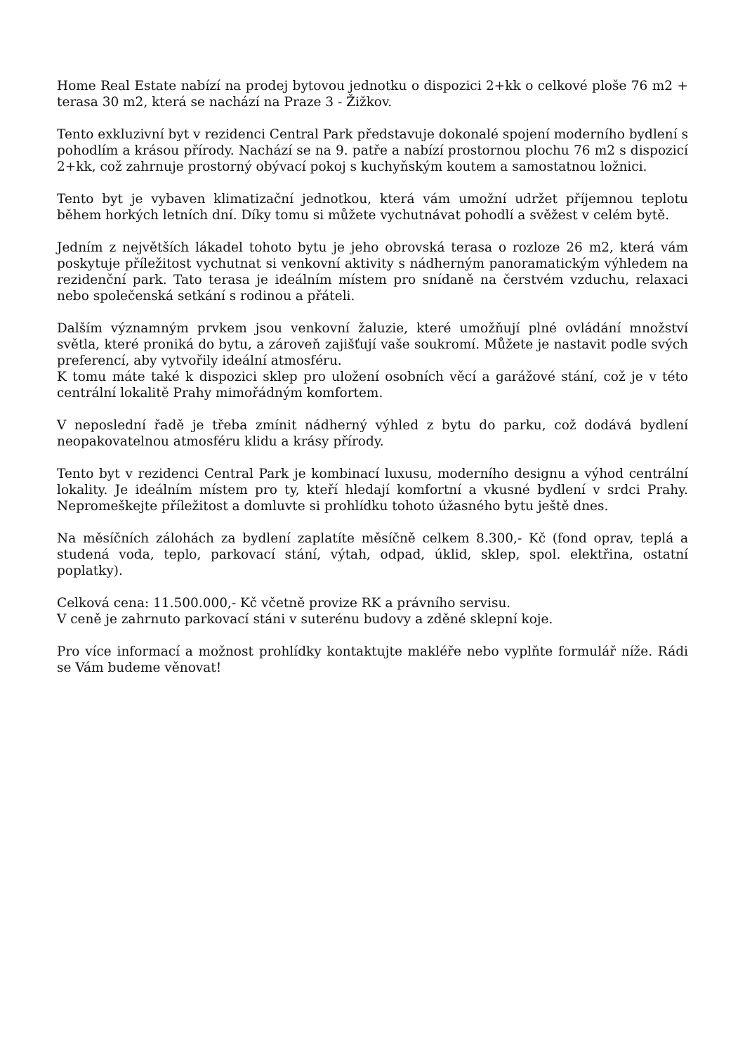Home Real Estate nabízí na prodej bytovou jednotku o dispozici 2+kk o celkové ploše 76 m2 + terasa 30 m2, která se nachází na Praze 3 - Žižkov.
Tento exkluzivní byt v rezidenci Central Park představuje dokonalé spojení moderního bydlení s pohodlím a krásou přírody. Nachází se na 9. patře a nabízí prostornou plochu 76 m2 s dispozicí 2+kk, což zahrnuje prostorný obývací pokoj s kuchyňským koutem a samostatnou ložnici.
Tento byt je vybaven klimatizační jednotkou, která vám umožní udržet příjemnou teplotu během horkých letních dní. Díky tomu si můžete vychutnávat pohodlí a svěžest v celém bytě.
Jedním z největších lákadel tohoto bytu je jeho obrovská terasa o rozloze 26 m2, která vám poskytuje příležitost vychutnat si venkovní aktivity s nádherným panoramatickým výhledem na rezidenční park. Tato terasa je ideálním místem pro snídaně na čerstvém vzduchu, relaxaci nebo společenská setkání s rodinou a přáteli.
Dalším významným prvkem jsou venkovní žaluzie, které umožňují plné ovládání množství světla, které proniká do bytu, a zároveň zajišťují vaše soukromí. Můžete je nastavit podle svých preferencí, aby vytvořily ideální atmosféru.
K tomu máte také k dispozici sklep pro uložení osobních věcí a garážové stání, což je v této centrální lokalitě Prahy mimořádným komfortem.
V neposlední řadě je třeba zmínit nádherný výhled z bytu do parku, což dodává bydlení neopakovatelnou atmosféru klidu a krásy přírody.
Tento byt v rezidenci Central Park je kombinací luxusu, moderního designu a výhod centrální lokality. Je ideálním místem pro ty, kteří hledají komfortní a vkusné bydlení v srdci Prahy. Nepromeškejte příležitost a domluvte si prohlídku tohoto úžasného bytu ještě dnes.
Na měsíčních zálohách za bydlení zaplatíte měsíčně celkem 8.300,- Kč (fond oprav, teplá a studená voda, teplo, parkovací stání, výtah, odpad, úklid, sklep, spol. elektřina, ostatní poplatky).
Celková cena: 11.500.000,- Kč včetně provize RK a právního servisu.
V ceně je zahrnuto parkovací stáni v suterénu budovy a zděné sklepní koje.
Pro více informací a možnost prohlídky kontaktujte makléře nebo vyplňte formulář níže. Rádi se Vám budeme věnovat!